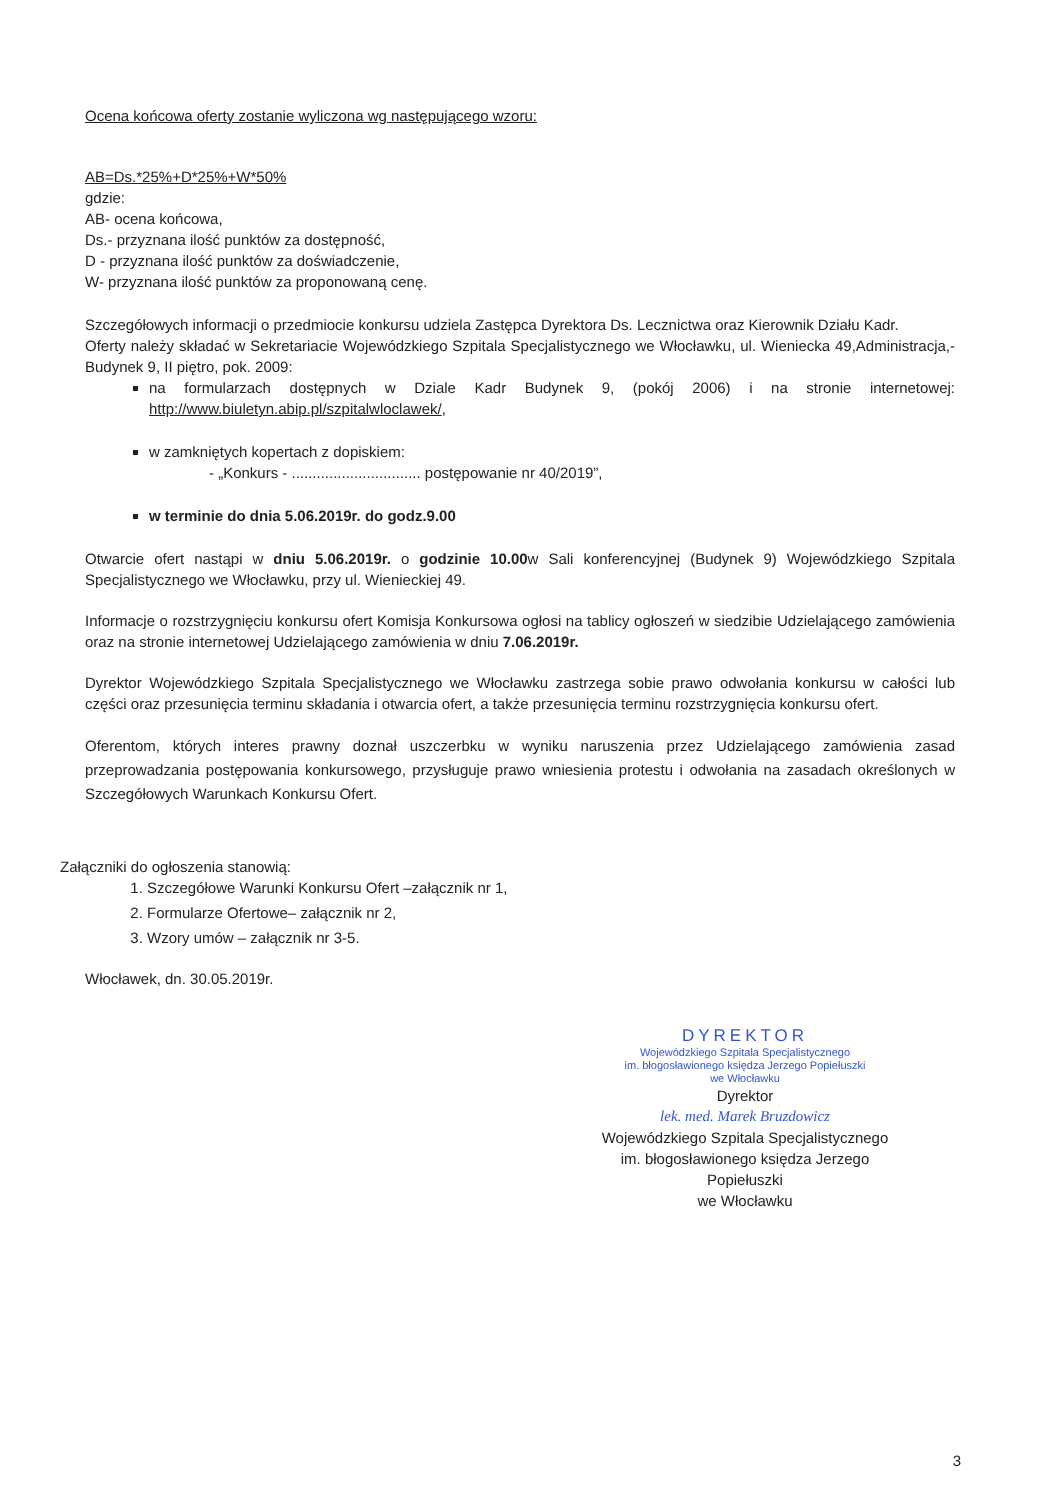Ocena końcowa oferty zostanie wyliczona wg następującego wzoru:
AB=Ds.*25%+D*25%+W*50%
gdzie:
AB- ocena końcowa,
Ds.- przyznana ilość punktów za dostępność,
D - przyznana ilość punktów za doświadczenie,
W- przyznana ilość punktów za proponowaną cenę.
Szczegółowych informacji o przedmiocie konkursu udziela Zastępca Dyrektora Ds. Lecznictwa oraz Kierownik Działu Kadr.
Oferty należy składać w Sekretariacie Wojewódzkiego Szpitala Specjalistycznego we Włocławku, ul. Wieniecka 49,Administracja,- Budynek 9, II piętro, pok. 2009:
na formularzach dostępnych w Dziale Kadr Budynek 9, (pokój 2006) i na stronie internetowej: http://www.biuletyn.abip.pl/szpitalwloclawek/,
w zamkniętych kopertach z dopiskiem:
- „Konkurs - ............................... postępowanie nr 40/2019”,
w terminie do dnia 5.06.2019r. do godz.9.00
Otwarcie ofert nastąpi w dniu 5.06.2019r. o godzinie 10.00w Sali konferencyjnej (Budynek 9) Wojewódzkiego Szpitala Specjalistycznego we Włocławku, przy ul. Wienieckiej 49.
Informacje o rozstrzygnięciu konkursu ofert Komisja Konkursowa ogłosi na tablicy ogłoszeń w siedzibie Udzielającego zamówienia oraz na stronie internetowej Udzielającego zamówienia w dniu 7.06.2019r.
Dyrektor Wojewódzkiego Szpitala Specjalistycznego we Włocławku zastrzega sobie prawo odwołania konkursu w całości lub części oraz przesunięcia terminu składania i otwarcia ofert, a także przesunięcia terminu rozstrzygnięcia konkursu ofert.
Oferentom, których interes prawny doznał uszczerbku w wyniku naruszenia przez Udzielającego zamówienia zasad przeprowadzania postępowania konkursowego, przysługuje prawo wniesienia protestu i odwołania na zasadach określonych w Szczegółowych Warunkach Konkursu Ofert.
Załączniki do ogłoszenia stanowią:
1. Szczegółowe Warunki Konkursu Ofert –załącznik nr 1,
2. Formularze Ofertowe– załącznik nr 2,
3. Wzory umów – załącznik nr 3-5.
Włocławek, dn. 30.05.2019r.
DYREKTOR
Wojewódzkiego Szpitala Specjalistycznego
im. błogosławionego księdza Jerzego Popiełuszki
we Włocławku
Dyrektor
lek. med. Marek Bruzdowicz
Wojewódzkiego Szpitala Specjalistycznego
im. błogosławionego księdza Jerzego Popiełuszki
we Włocławku
3